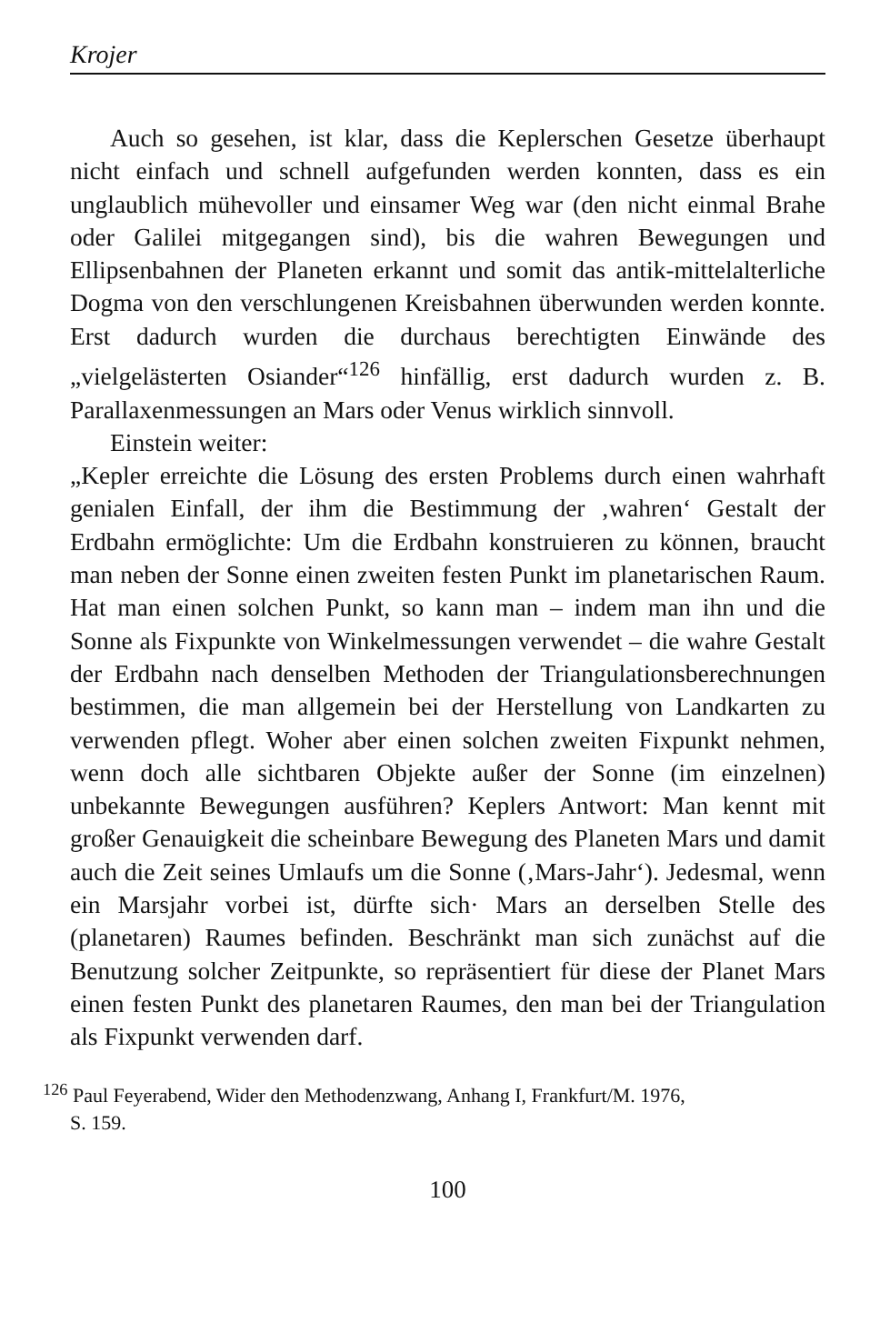Krojer
Auch so gesehen, ist klar, dass die Keplerschen Gesetze überhaupt nicht einfach und schnell aufgefunden werden konnten, dass es ein unglaublich mühevoller und einsamer Weg war (den nicht einmal Brahe oder Galilei mitgegangen sind), bis die wahren Bewegungen und Ellipsenbahnen der Planeten erkannt und somit das antik-mittelalterliche Dogma von den verschlungenen Kreisbahnen überwunden werden konnte. Erst dadurch wurden die durchaus berechtigten Einwände des „vielgelästerten Osiander“<sup>126</sup> hinfällig, erst dadurch wurden z. B. Parallaxenmessungen an Mars oder Venus wirklich sinnvoll.
Einstein weiter:
„Kepler erreichte die Lösung des ersten Problems durch einen wahrhaft genialen Einfall, der ihm die Bestimmung der ‚wahren‘ Gestalt der Erdbahn ermöglichte: Um die Erdbahn konstruieren zu können, braucht man neben der Sonne einen zweiten festen Punkt im planetarischen Raum. Hat man einen solchen Punkt, so kann man – indem man ihn und die Sonne als Fixpunkte von Winkelmessungen verwendet – die wahre Gestalt der Erdbahn nach denselben Methoden der Triangulationsberechnungen bestimmen, die man allgemein bei der Herstellung von Landkarten zu verwenden pflegt. Woher aber einen solchen zweiten Fixpunkt nehmen, wenn doch alle sichtbaren Objekte außer der Sonne (im einzelnen) unbekannte Bewegungen ausführen? Keplers Antwort: Man kennt mit großer Genauigkeit die scheinbare Bewegung des Planeten Mars und damit auch die Zeit seines Umlaufs um die Sonne (‚Mars-Jahr‘). Jedesmal, wenn ein Marsjahr vorbei ist, dürfte sich· Mars an derselben Stelle des (planetaren) Raumes befinden. Beschränkt man sich zunächst auf die Benutzung solcher Zeitpunkte, so repräsentiert für diese der Planet Mars einen festen Punkt des planetaren Raumes, den man bei der Triangulation als Fixpunkt verwenden darf.
<sup>126</sup> Paul Feyerabend, Wider den Methodenzwang, Anhang I, Frankfurt/M. 1976,
S. 159.
100